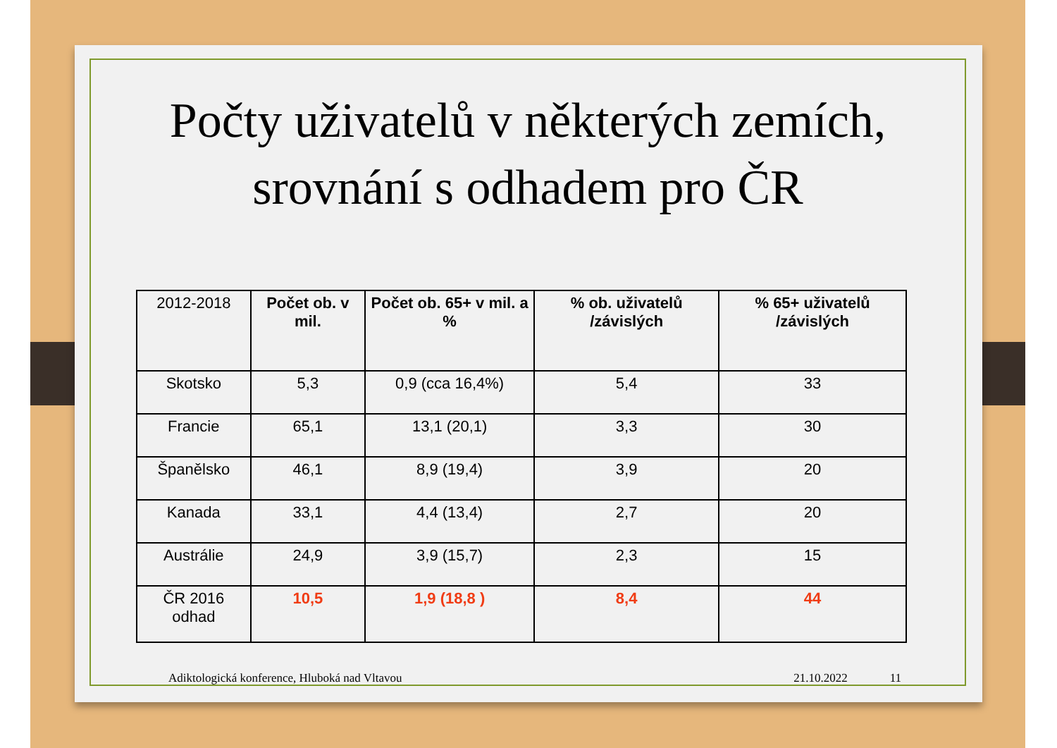Počty uživatelů v některých zemích,
srovnání s odhadem pro ČR
| 2012-2018 | Počet ob. v mil. | Počet ob. 65+ v mil. a % | % ob. uživatelů /závislých | % 65+ uživatelů /závislých |
| Skotsko | 5,3 | 0,9 (cca 16,4%) | 5,4 | 33 |
| Francie | 65,1 | 13,1 (20,1) | 3,3 | 30 |
| Španělsko | 46,1 | 8,9 (19,4) | 3,9 | 20 |
| Kanada | 33,1 | 4,4 (13,4) | 2,7 | 20 |
| Austrálie | 24,9 | 3,9 (15,7) | 2,3 | 15 |
| ČR 2016 odhad | 10,5 | 1,9 (18,8 ) | 8,4 | 44 |
Adiktologická konference, Hluboká nad Vltavou 21.10.2022 11